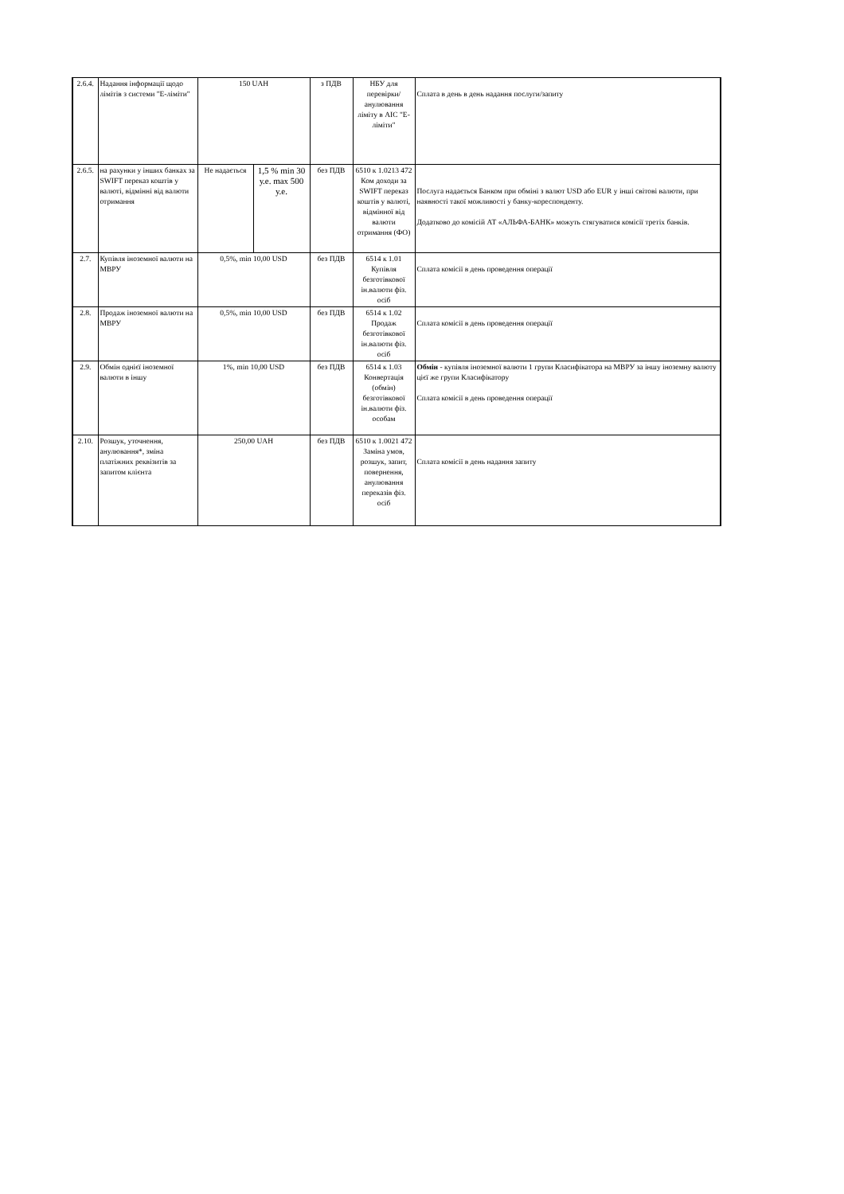| 2.6.4. | Надання інформації щодо лімітів з системи "Е-ліміти" | 150 UAH | | з ПДВ | НБУ для перевірки/анулювання ліміту в АІС "Е-ліміти" | Сплата в день в день надання послуги/запиту |
| 2.6.5. | на рахунки у інших банках за SWIFT переказ коштів у валюті, відмінні від валюти отримання | Не надається | 1,5 % min 30 у.е. max 500 у.е. | без ПДВ | 6510 к 1.0213 472 Ком доходи за SWIFT переказ коштів у валюті, відмінної від валюти отримання (ФО) | Послуга надається Банком при обміні з валют USD або EUR у інші світові валюти, при наявності такої можливості у банку-кореспонденту. Додатково до комісій АТ «АЛЬФА-БАНК» можуть стягуватися комісії третіх банків. |
| 2.7. | Купівля іноземної валюти на МВРУ | 0,5%, min 10,00 USD | | без ПДВ | 6514 к 1.01 Купівля безготівкової ін.валюти фіз. осіб | Сплата комісії в день проведення операції |
| 2.8. | Продаж іноземної валюти на МВРУ | 0,5%, min 10,00 USD | | без ПДВ | 6514 к 1.02 Продаж безготівкової ін.валюти фіз. осіб | Сплата комісії в день проведення операції |
| 2.9. | Обмін однієї іноземної валюти в іншу | 1%, min 10,00 USD | | без ПДВ | 6514 к 1.03 Конвертація (обмін) безготівкової ін.валюти фіз. особам | Обмін - купівля іноземної валюти 1 групи Класифікатора на МВРУ за іншу іноземну валюту цієї же групи Класифікатору Сплата комісії в день проведення операції |
| 2.10. | Розшук, уточнення, анулювання*, зміна платіжних реквізитів за запитом клієнта | 250,00 UAH | | без ПДВ | 6510 к 1.0021 472 Заміна умов, розшук, запит, повернення, анулювання переказів фіз. осіб | Сплата комісії в день надання запиту |